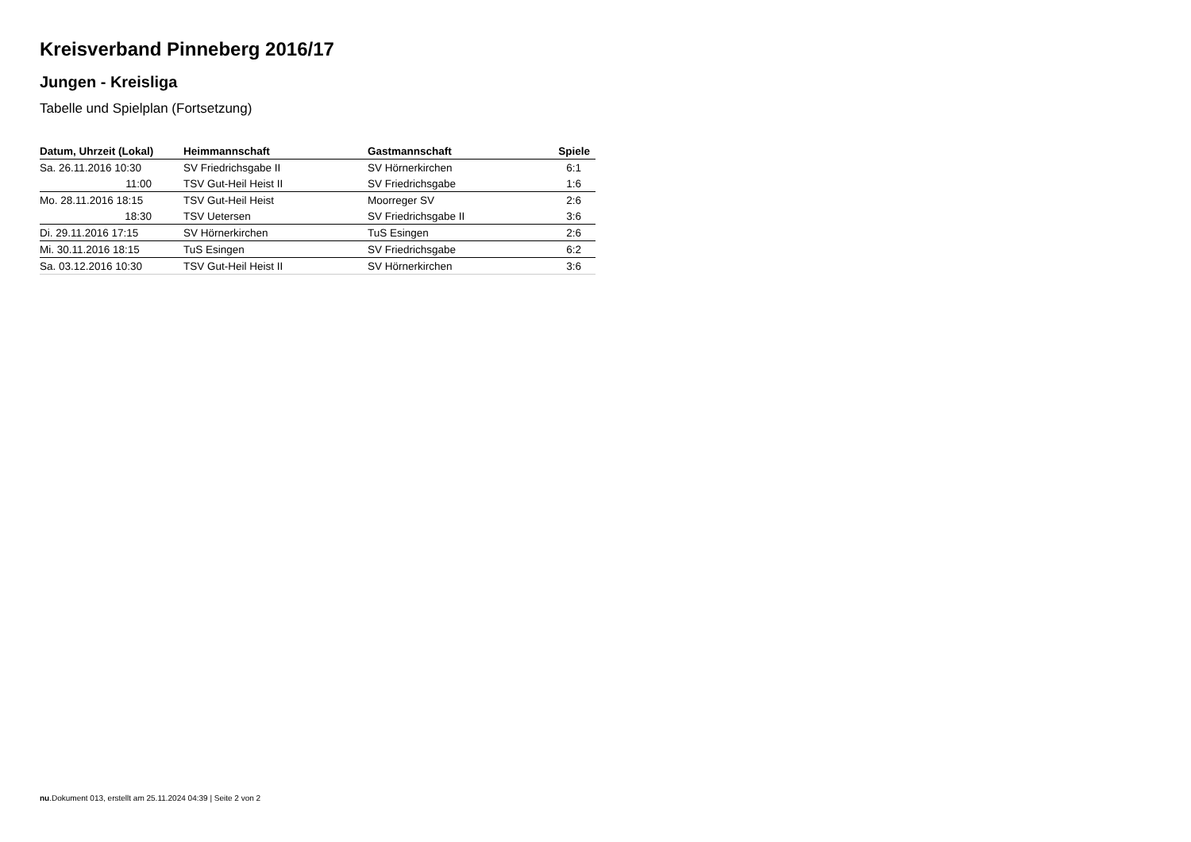Kreisverband Pinneberg 2016/17
Jungen - Kreisliga
Tabelle und Spielplan (Fortsetzung)
| Datum, Uhrzeit (Lokal) | Heimmannschaft | Gastmannschaft | Spiele |
| --- | --- | --- | --- |
| Sa. 26.11.2016 10:30 | SV Friedrichsgabe II | SV Hörnerkirchen | 6:1 |
| 11:00 | TSV Gut-Heil Heist II | SV Friedrichsgabe | 1:6 |
| Mo. 28.11.2016 18:15 | TSV Gut-Heil Heist | Moorreger SV | 2:6 |
| 18:30 | TSV Uetersen | SV Friedrichsgabe II | 3:6 |
| Di. 29.11.2016 17:15 | SV Hörnerkirchen | TuS Esingen | 2:6 |
| Mi. 30.11.2016 18:15 | TuS Esingen | SV Friedrichsgabe | 6:2 |
| Sa. 03.12.2016 10:30 | TSV Gut-Heil Heist II | SV Hörnerkirchen | 3:6 |
nu.Dokument 013, erstellt am 25.11.2024 04:39 | Seite 2 von 2